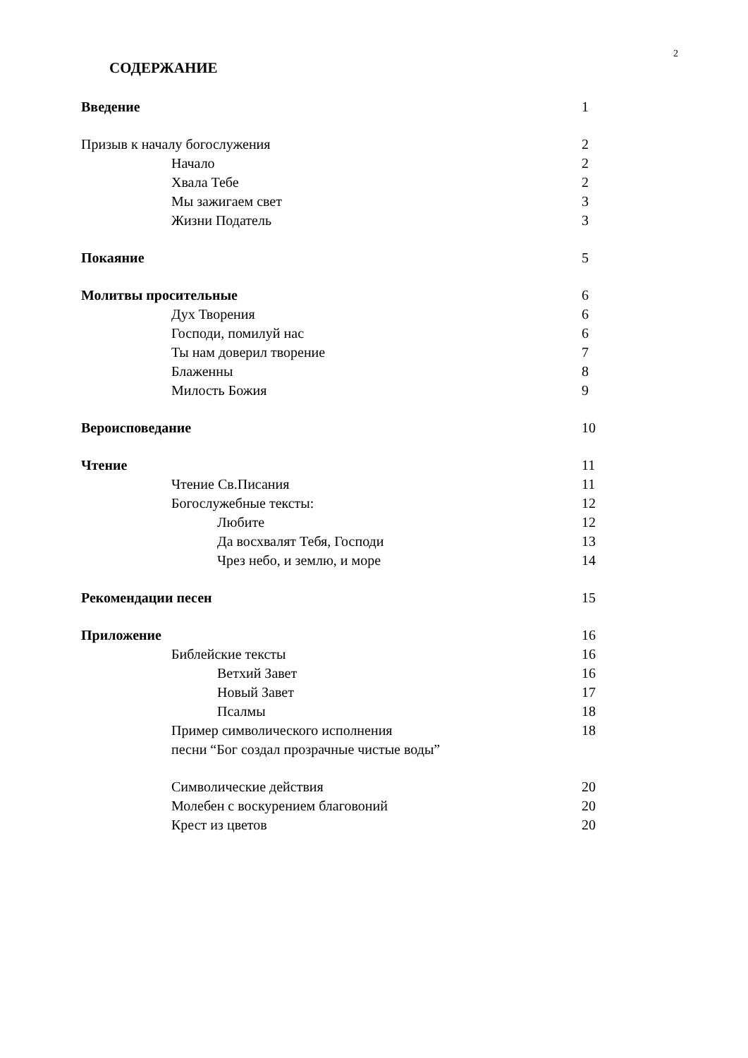2
СОДЕРЖАНИЕ
Введение 1
Призыв к началу богослужения 2
Начало 2
Хвала Тебе 2
Мы зажигаем свет 3
Жизни Податель 3
Покаяние 5
Молитвы просительные 6
Дух Творения 6
Господи, помилуй нас 6
Ты нам доверил творение 7
Блаженны 8
Милость Божия 9
Вероисповедание 10
Чтение 11
Чтение Св.Писания 11
Богослужебные тексты: 12
Любите 12
Да восхвалят Тебя, Господи 13
Чрез небо, и землю, и море 14
Рекомендации песен 15
Приложение 16
Библейские тексты 16
Ветхий Завет 16
Новый Завет 17
Псалмы 18
Пример символического исполнения 18
песни “Бог создал прозрачные чистые воды”
Символические действия 20
Молебен с воскурением благовоний 20
Крест из цветов 20